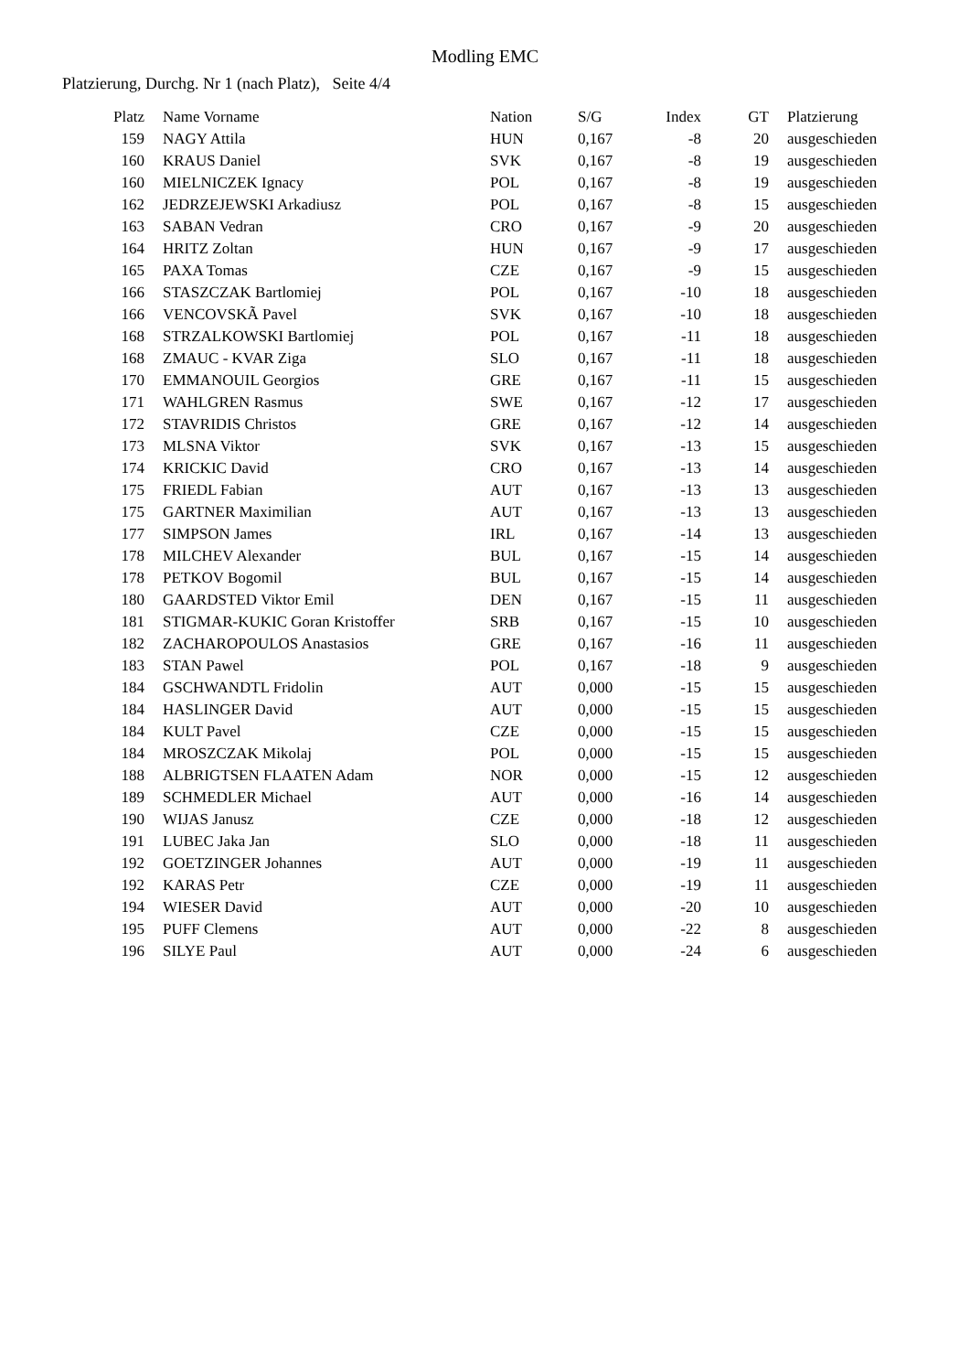Modling EMC
Platzierung, Durchg. Nr 1 (nach Platz), Seite 4/4
| Platz | | Name Vorname | Nation | S/G | Index | GT | | Platzierung |
| --- | --- | --- | --- | --- | --- | --- | --- | --- |
| 159 | | NAGY Attila | HUN | 0,167 | -8 | 20 | | ausgeschieden |
| 160 | | KRAUS Daniel | SVK | 0,167 | -8 | 19 | | ausgeschieden |
| 160 | | MIELNICZEK Ignacy | POL | 0,167 | -8 | 19 | | ausgeschieden |
| 162 | | JEDRZEJEWSKI Arkadiusz | POL | 0,167 | -8 | 15 | | ausgeschieden |
| 163 | | SABAN Vedran | CRO | 0,167 | -9 | 20 | | ausgeschieden |
| 164 | | HRITZ Zoltan | HUN | 0,167 | -9 | 17 | | ausgeschieden |
| 165 | | PAXA Tomas | CZE | 0,167 | -9 | 15 | | ausgeschieden |
| 166 | | STASZCZAK Bartlomiej | POL | 0,167 | -10 | 18 | | ausgeschieden |
| 166 | | VENCOVSKÃ Pavel | SVK | 0,167 | -10 | 18 | | ausgeschieden |
| 168 | | STRZALKOWSKI Bartlomiej | POL | 0,167 | -11 | 18 | | ausgeschieden |
| 168 | | ZMAUC - KVAR Ziga | SLO | 0,167 | -11 | 18 | | ausgeschieden |
| 170 | | EMMANOUIL Georgios | GRE | 0,167 | -11 | 15 | | ausgeschieden |
| 171 | | WAHLGREN Rasmus | SWE | 0,167 | -12 | 17 | | ausgeschieden |
| 172 | | STAVRIDIS Christos | GRE | 0,167 | -12 | 14 | | ausgeschieden |
| 173 | | MLSNA Viktor | SVK | 0,167 | -13 | 15 | | ausgeschieden |
| 174 | | KRICKIC David | CRO | 0,167 | -13 | 14 | | ausgeschieden |
| 175 | | FRIEDL Fabian | AUT | 0,167 | -13 | 13 | | ausgeschieden |
| 175 | | GARTNER Maximilian | AUT | 0,167 | -13 | 13 | | ausgeschieden |
| 177 | | SIMPSON James | IRL | 0,167 | -14 | 13 | | ausgeschieden |
| 178 | | MILCHEV Alexander | BUL | 0,167 | -15 | 14 | | ausgeschieden |
| 178 | | PETKOV Bogomil | BUL | 0,167 | -15 | 14 | | ausgeschieden |
| 180 | | GAARDSTED Viktor Emil | DEN | 0,167 | -15 | 11 | | ausgeschieden |
| 181 | | STIGMAR-KUKIC Goran Kristoffer | SRB | 0,167 | -15 | 10 | | ausgeschieden |
| 182 | | ZACHAROPOULOS Anastasios | GRE | 0,167 | -16 | 11 | | ausgeschieden |
| 183 | | STAN Pawel | POL | 0,167 | -18 | 9 | | ausgeschieden |
| 184 | | GSCHWANDTL Fridolin | AUT | 0,000 | -15 | 15 | | ausgeschieden |
| 184 | | HASLINGER David | AUT | 0,000 | -15 | 15 | | ausgeschieden |
| 184 | | KULT Pavel | CZE | 0,000 | -15 | 15 | | ausgeschieden |
| 184 | | MROSZCZAK Mikolaj | POL | 0,000 | -15 | 15 | | ausgeschieden |
| 188 | | ALBRIGTSEN FLAATEN Adam | NOR | 0,000 | -15 | 12 | | ausgeschieden |
| 189 | | SCHMEDLER Michael | AUT | 0,000 | -16 | 14 | | ausgeschieden |
| 190 | | WIJAS Janusz | CZE | 0,000 | -18 | 12 | | ausgeschieden |
| 191 | | LUBEC Jaka Jan | SLO | 0,000 | -18 | 11 | | ausgeschieden |
| 192 | | GOETZINGER Johannes | AUT | 0,000 | -19 | 11 | | ausgeschieden |
| 192 | | KARAS Petr | CZE | 0,000 | -19 | 11 | | ausgeschieden |
| 194 | | WIESER David | AUT | 0,000 | -20 | 10 | | ausgeschieden |
| 195 | | PUFF Clemens | AUT | 0,000 | -22 | 8 | | ausgeschieden |
| 196 | | SILYE Paul | AUT | 0,000 | -24 | 6 | | ausgeschieden |